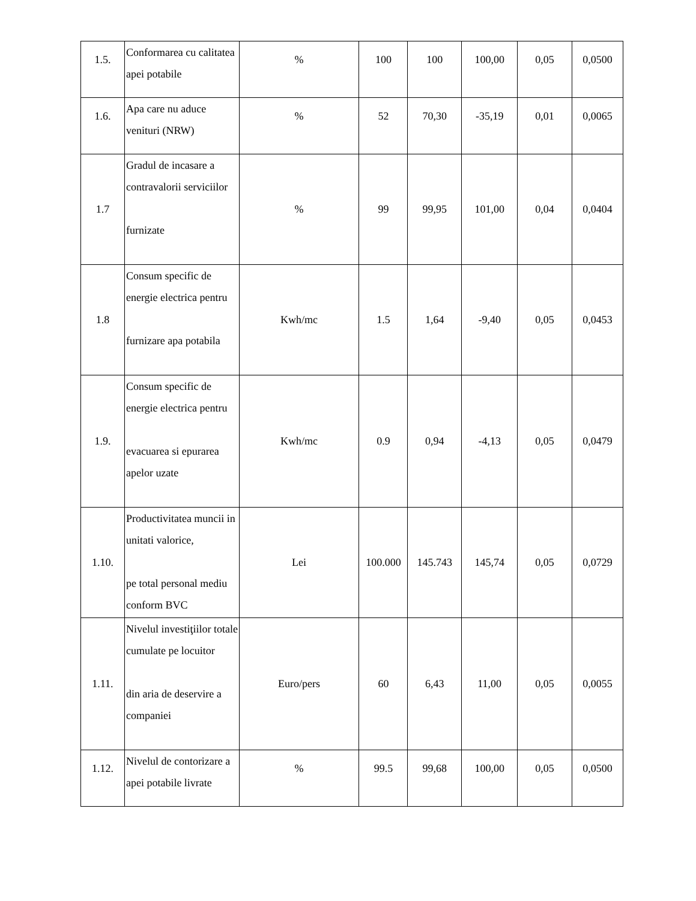| 1.5. | Conformarea cu calitatea apei potabile | % | 100 | 100 | 100,00 | 0,05 | 0,0500 |
| 1.6. | Apa care nu aduce venituri (NRW) | % | 52 | 70,30 | -35,19 | 0,01 | 0,0065 |
| 1.7 | Gradul de incasare a contravalorii serviciilor furnizate | % | 99 | 99,95 | 101,00 | 0,04 | 0,0404 |
| 1.8 | Consum specific de energie electrica pentru furnizare apa potabila | Kwh/mc | 1.5 | 1,64 | -9,40 | 0,05 | 0,0453 |
| 1.9. | Consum specific de energie electrica pentru evacuarea si epurarea apelor uzate | Kwh/mc | 0.9 | 0,94 | -4,13 | 0,05 | 0,0479 |
| 1.10. | Productivitatea muncii in unitati valorice, pe total personal mediu conform BVC | Lei | 100.000 | 145.743 | 145,74 | 0,05 | 0,0729 |
| 1.11. | Nivelul investiţiilor totale cumulate pe locuitor din aria de deservire a companiei | Euro/pers | 60 | 6,43 | 11,00 | 0,05 | 0,0055 |
| 1.12. | Nivelul de contorizare a apei potabile livrate | % | 99.5 | 99,68 | 100,00 | 0,05 | 0,0500 |